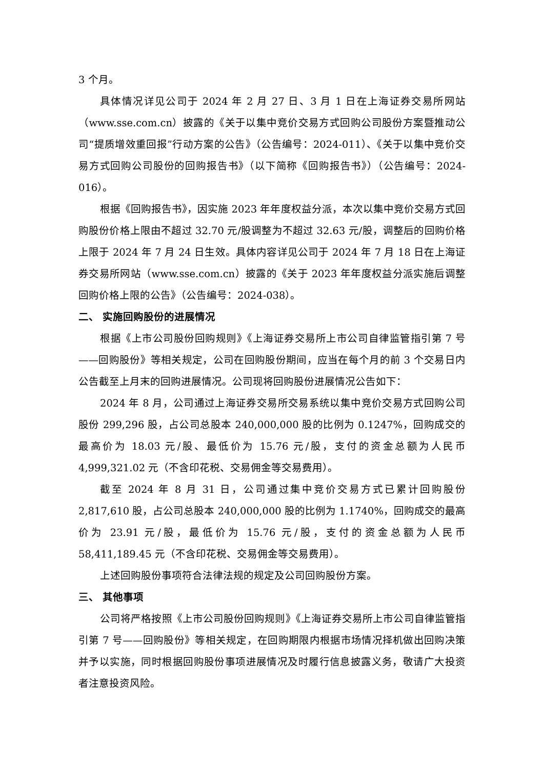3 个月。
具体情况详见公司于 2024 年 2 月 27 日、3 月 1 日在上海证券交易所网站（www.sse.com.cn）披露的《关于以集中竞价交易方式回购公司股份方案暨推动公司“提质增效重回报”行动方案的公告》（公告编号：2024-011）、《关于以集中竞价交易方式回购公司股份的回购报告书》（以下简称《回购报告书》）（公告编号：2024-016）。
根据《回购报告书》，因实施 2023 年年度权益分派，本次以集中竞价交易方式回购股份价格上限由不超过 32.70 元/股调整为不超过 32.63 元/股，调整后的回购价格上限于 2024 年 7 月 24 日生效。具体内容详见公司于 2024 年 7 月 18 日在上海证券交易所网站（www.sse.com.cn）披露的《关于 2023 年年度权益分派实施后调整回购价格上限的公告》（公告编号：2024-038）。
二、 实施回购股份的进展情况
根据《上市公司股份回购规则》《上海证券交易所上市公司自律监管指引第 7 号——回购股份》等相关规定，公司在回购股份期间，应当在每个月的前 3 个交易日内公告截至上月末的回购进展情况。公司现将回购股份进展情况公告如下：
2024 年 8 月，公司通过上海证券交易所交易系统以集中竞价交易方式回购公司股份 299,296 股，占公司总股本 240,000,000 股的比例为 0.1247%，回购成交的最高价为 18.03 元/股、最低价为 15.76 元/股，支付的资金总额为人民币 4,999,321.02 元（不含印花税、交易佣金等交易费用）。
截至 2024 年 8 月 31 日，公司通过集中竞价交易方式已累计回购股份 2,817,610 股，占公司总股本 240,000,000 股的比例为 1.1740%，回购成交的最高价为 23.91 元/股，最低价为 15.76 元/股，支付的资金总额为人民币 58,411,189.45 元（不含印花税、交易佣金等交易费用）。
上述回购股份事项符合法律法规的规定及公司回购股份方案。
三、 其他事项
公司将严格按照《上市公司股份回购规则》《上海证券交易所上市公司自律监管指引第 7 号——回购股份》等相关规定，在回购期限内根据市场情况择机做出回购决策并予以实施，同时根据回购股份事项进展情况及时履行信息披露义务，敬请广大投资者注意投资风险。